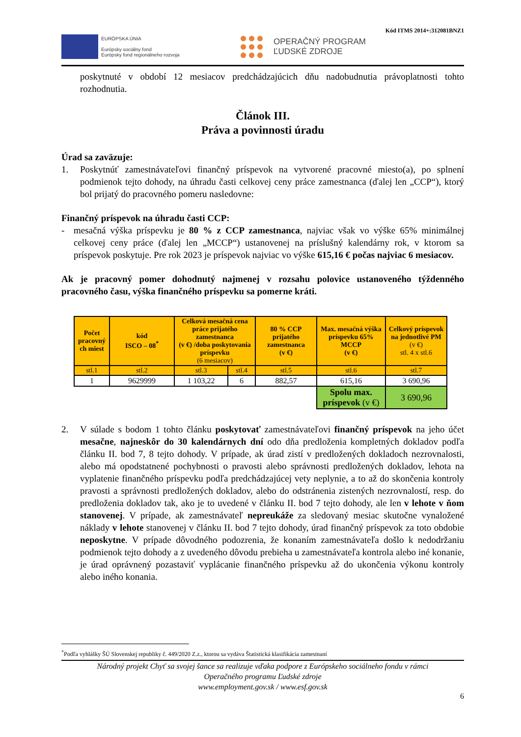Kód ITMS 2014+:312081BNZ1
EURÓPSKA ÚNIA
Európsky sociálny fond
Európsky fond regionálneho rozvoja
OPERAČNÝ PROGRAM
ĽUDSKÉ ZDROJE
poskytnuté v období 12 mesiacov predchádzajúcich dňu nadobudnutia právoplatnosti tohto rozhodnutia.
Článok III.
Práva a povinnosti úradu
Úrad sa zaväzuje:
1. Poskytnúť zamestnávateľovi finančný príspevok na vytvorené pracovné miesto(a), po splnení podmienok tejto dohody, na úhradu časti celkovej ceny práce zamestnanca (ďalej len „CCP“), ktorý bol prijatý do pracovného pomeru nasledovne:
Finančný príspevok na úhradu časti CCP:
- mesačná výška príspevku je 80 % z CCP zamestnanca, najviac však vo výške 65% minimálnej celkovej ceny práce (ďalej len „MCCP“) ustanovenej na príslušný kalendárny rok, v ktorom sa príspevok poskytuje. Pre rok 2023 je príspevok najviac vo výške 615,16 € počas najviac 6 mesiacov.
Ak je pracovný pomer dohodnutý najmenej v rozsahu polovice ustanoveného týždenného pracovného času, výška finančného príspevku sa pomerne kráti.
| Počet pracovný ch miest | kód ISCO – 08<sup>*</sup> | Celková mesačná cena práce prijatého zamestnanca (v €) /doba poskytovania príspevku (6 mesiacov) | | 80 % CCP prijatého zamestnanca (v €) | Max. mesačná výška príspevku 65% MCCP (v €) | Celkový príspevok na jednotlivé PM (v €) stl. 4 x stl.6 |
| --- | --- | --- | --- | --- | --- | --- |
| stl.1 | stl.2 | stl.3 | stl.4 | stl.5 | stl.6 | stl.7 |
| 1 | 9629999 | 1 103,22 | 6 | 882,57 | 615,16 | 3 690,96 |
| | | | | | Spolu max. príspevok (v €) | 3 690,96 |
2. V súlade s bodom 1 tohto článku poskytovať zamestnávateľovi finančný príspevok na jeho účet mesačne, najneskôr do 30 kalendárnych dní odo dňa predloženia kompletných dokladov podľa článku II. bod 7, 8 tejto dohody. V prípade, ak úrad zistí v predložených dokladoch nezrovnalosti, alebo má opodstatnené pochybnosti o pravosti alebo správnosti predložených dokladov, lehota na vyplatenie finančného príspevku podľa predchádzajúcej vety neplynie, a to až do skončenia kontroly pravosti a správnosti predložených dokladov, alebo do odstránenia zistených nezrovnalostí, resp. do predloženia dokladov tak, ako je to uvedené v článku II. bod 7 tejto dohody, ale len v lehote v ňom stanovenej. V prípade, ak zamestnávateľ nepreukáže za sledovaný mesiac skutočne vynaložené náklady v lehote stanovenej v článku II. bod 7 tejto dohody, úrad finančný príspevok za toto obdobie neposkytne. V prípade dôvodného podozrenia, že konaním zamestnávateľa došlo k nedodržaniu podmienok tejto dohody a z uvedeného dôvodu prebieha u zamestnávateľa kontrola alebo iné konanie, je úrad oprávnený pozastaviť vyplácanie finančného príspevku až do ukončenia výkonu kontroly alebo iného konania.
<sup>*</sup> Podľa vyhlášky ŠÚ Slovenskej republiky č. 449/2020 Z.z., ktorou sa vydáva Štatistická klasifikácia zamestnaní
Národný projekt Chyť sa svojej šance sa realizuje vďaka podpore z Európskeho sociálneho fondu v rámci
Operačného programu Ľudské zdroje
www.employment.gov.sk / www.esf.gov.sk
6